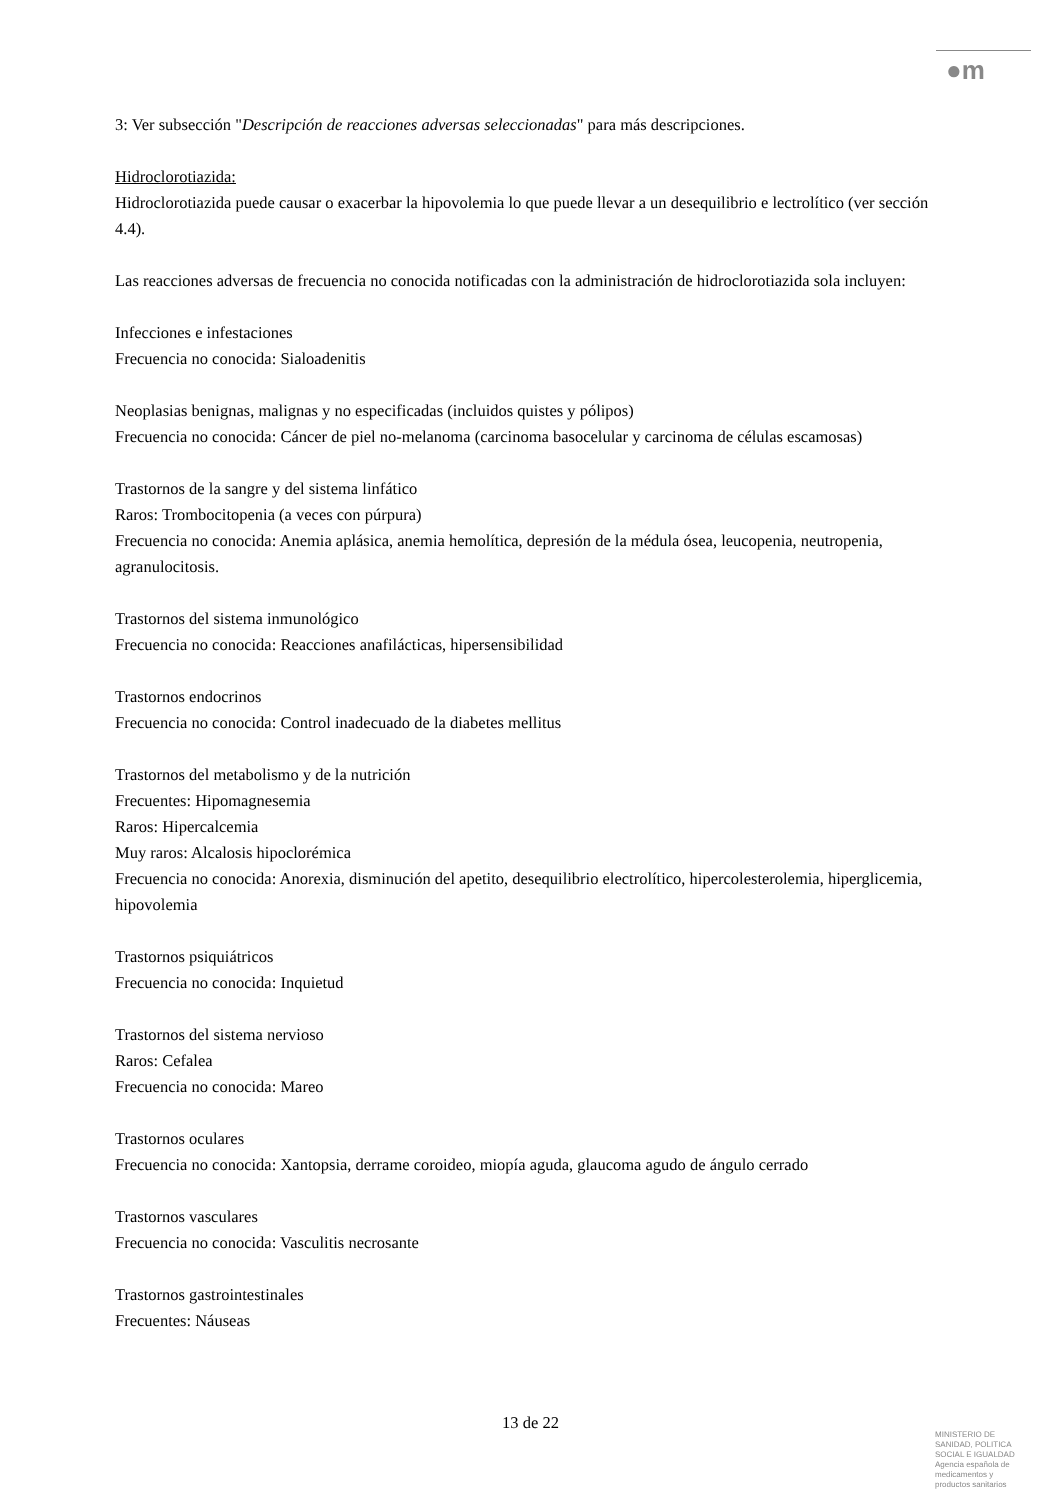●m
3: Ver subsección "Descripción de reacciones adversas seleccionadas" para más descripciones.
Hidroclorotiazida:
Hidroclorotiazida puede causar o exacerbar la hipovolemia lo que puede llevar a un desequilibrio e lectrolítico (ver sección 4.4).
Las reacciones adversas de frecuencia no conocida notificadas con la administración de hidroclorotiazida sola incluyen:
Infecciones e infestaciones
Frecuencia no conocida: Sialoadenitis
Neoplasias benignas, malignas y no especificadas (incluidos quistes y pólipos)
Frecuencia no conocida: Cáncer de piel no-melanoma (carcinoma basocelular y carcinoma de células escamosas)
Trastornos de la sangre y del sistema linfático
Raros: Trombocitopenia (a veces con púrpura)
Frecuencia no conocida: Anemia aplásica, anemia hemolítica, depresión de la médula ósea, leucopenia, neutropenia, agranulocitosis.
Trastornos del sistema inmunológico
Frecuencia no conocida: Reacciones anafilácticas, hipersensibilidad
Trastornos endocrinos
Frecuencia no conocida: Control inadecuado de la diabetes mellitus
Trastornos del metabolismo y de la nutrición
Frecuentes: Hipomagnesemia
Raros: Hipercalcemia
Muy raros: Alcalosis hipoclorémica
Frecuencia no conocida: Anorexia, disminución del apetito, desequilibrio electrolítico, hipercolesterolemia, hiperglicemia, hipovolemia
Trastornos psiquiátricos
Frecuencia no conocida: Inquietud
Trastornos del sistema nervioso
Raros: Cefalea
Frecuencia no conocida: Mareo
Trastornos oculares
Frecuencia no conocida: Xantopsia, derrame coroideo, miopía aguda, glaucoma agudo de ángulo cerrado
Trastornos vasculares
Frecuencia no conocida: Vasculitis necrosante
Trastornos gastrointestinales
Frecuentes: Náuseas
13 de 22
MINISTERIO DE
SANIDAD, POLITICA
SOCIAL E IGUALDAD
Agencia española de
medicamentos y
productos sanitarios